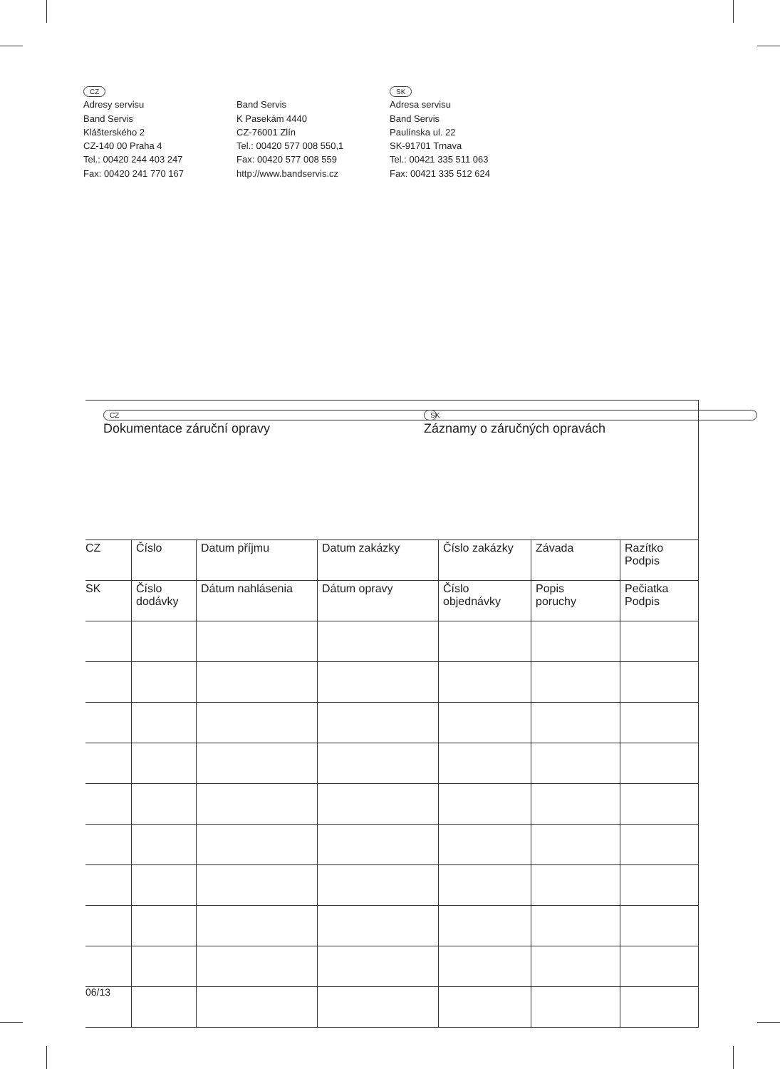CZ
Adresy servisu
Band Servis
Klášterského 2
CZ-140 00 Praha 4
Tel.: 00420 244 403 247
Fax: 00420 241 770 167
Band Servis
K Pasekám 4440
CZ-76001 Zlín
Tel.: 00420 577 008 550,1
Fax: 00420 577 008 559
http://www.bandservis.cz
SK
Adresa servisu
Band Servis
Paulínska ul. 22
SK-91701 Trnava
Tel.: 00421 335 511 063
Fax: 00421 335 512 624
CZ Dokumentace záruční opravy SK Záznamy o záručných opravách
| CZ | Číslo | Datum příjmu | Datum zakázky | Číslo zakázky | Závada | Razítko Podpis |
| SK | Číslo dodávky | Dátum nahlásenia | Dátum opravy | Číslo objednávky | Popis poruchy | Pečiatka Podpis |
06/13